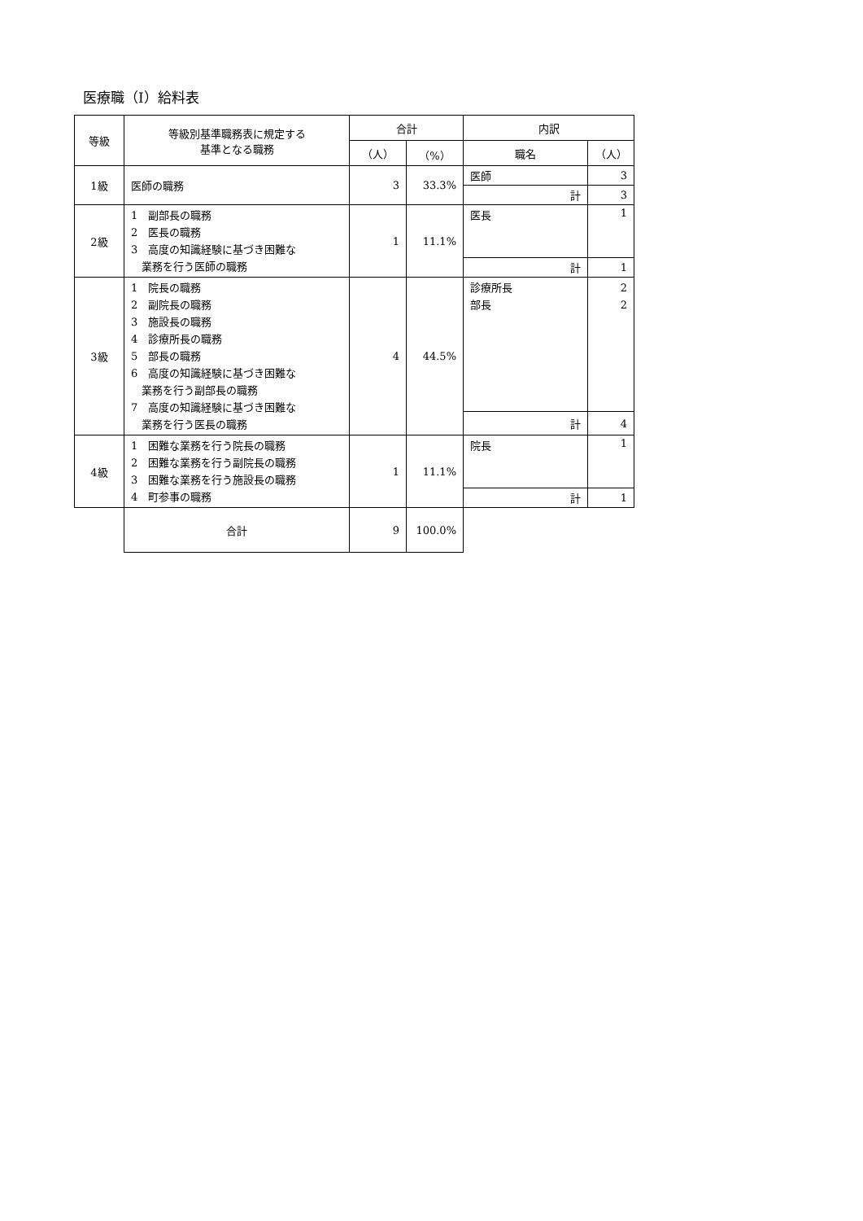医療職（Ⅰ）給料表
| 等級 | 等級別基準職務表に規定する 基準となる職務 | 合計 | | 内訳 | |
| --- | --- | --- | --- | --- | --- |
| | | （人） | （%） | 職名 | （人） |
| 1級 | 医師の職務 | 3 | 33.3% | 医師 | 3 |
| | | | | 計 | 3 |
| 2級 | 1 副部長の職務 2 医長の職務 3 高度の知識経験に基づき困難な 業務を行う医師の職務 | 1 | 11.1% | 医長 | 1 |
| | | | | 計 | 1 |
| 3級 | 1 院長の職務 2 副院長の職務 3 施設長の職務 4 診療所長の職務 5 部長の職務 6 高度の知識経験に基づき困難な 業務を行う副部長の職務 7 高度の知識経験に基づき困難な 業務を行う医長の職務 | 4 | 44.5% | 診療所長 部長 | 2 2 |
| | | | | 計 | 4 |
| 4級 | 1 困難な業務を行う院長の職務 2 困難な業務を行う副院長の職務 3 困難な業務を行う施設長の職務 4 町参事の職務 | 1 | 11.1% | 院長 | 1 |
| | | | | 計 | 1 |
| | 合計 | 9 | 100.0% | | |